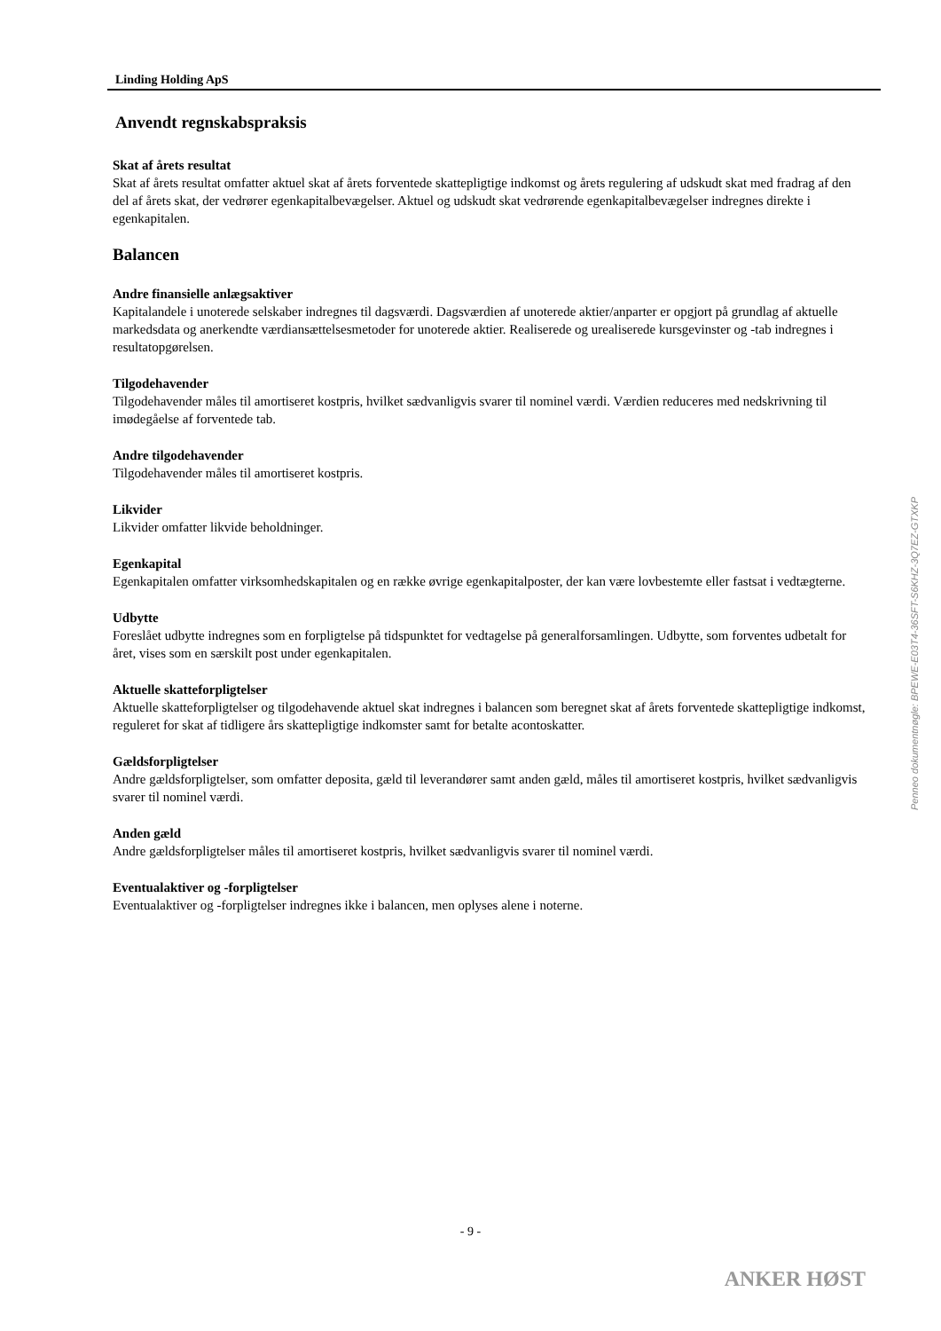Linding Holding ApS
Anvendt regnskabspraksis
Skat af årets resultat
Skat af årets resultat omfatter aktuel skat af årets forventede skattepligtige indkomst og årets regulering af udskudt skat med fradrag af den del af årets skat, der vedrører egenkapitalbevægelser. Aktuel og udskudt skat vedrørende egenkapitalbevægelser indregnes direkte i egenkapitalen.
Balancen
Andre finansielle anlægsaktiver
Kapitalandele i unoterede selskaber indregnes til dagsværdi. Dagsværdien af unoterede aktier/anparter er opgjort på grundlag af aktuelle markedsdata og anerkendte værdiansættelsesmetoder for unoterede aktier. Realiserede og urealiserede kursgevinster og -tab indregnes i resultatopgørelsen.
Tilgodehavender
Tilgodehavender måles til amortiseret kostpris, hvilket sædvanligvis svarer til nominel værdi. Værdien reduceres med nedskrivning til imødegåelse af forventede tab.
Andre tilgodehavender
Tilgodehavender måles til amortiseret kostpris.
Likvider
Likvider omfatter likvide beholdninger.
Egenkapital
Egenkapitalen omfatter virksomhedskapitalen og en række øvrige egenkapitalposter, der kan være lovbestemte eller fastsat i vedtægterne.
Udbytte
Foreslået udbytte indregnes som en forpligtelse på tidspunktet for vedtagelse på generalforsamlingen. Udbytte, som forventes udbetalt for året, vises som en særskilt post under egenkapitalen.
Aktuelle skatteforpligtelser
Aktuelle skatteforpligtelser og tilgodehavende aktuel skat indregnes i balancen som beregnet skat af årets forventede skattepligtige indkomst, reguleret for skat af tidligere års skattepligtige indkomster samt for betalte acontoskatter.
Gældsforpligtelser
Andre gældsforpligtelser, som omfatter deposita, gæld til leverandører samt anden gæld, måles til amortiseret kostpris, hvilket sædvanligvis svarer til nominel værdi.
Anden gæld
Andre gældsforpligtelser måles til amortiseret kostpris, hvilket sædvanligvis svarer til nominel værdi.
Eventualaktiver og -forpligtelser
Eventualaktiver og -forpligtelser indregnes ikke i balancen, men oplyses alene i noterne.
Penneo dokumentnøgle: BPEWE-E03T4-36SFT-S6KHZ-3Q7EZ-GTXKP
- 9 -
ANKER HØST